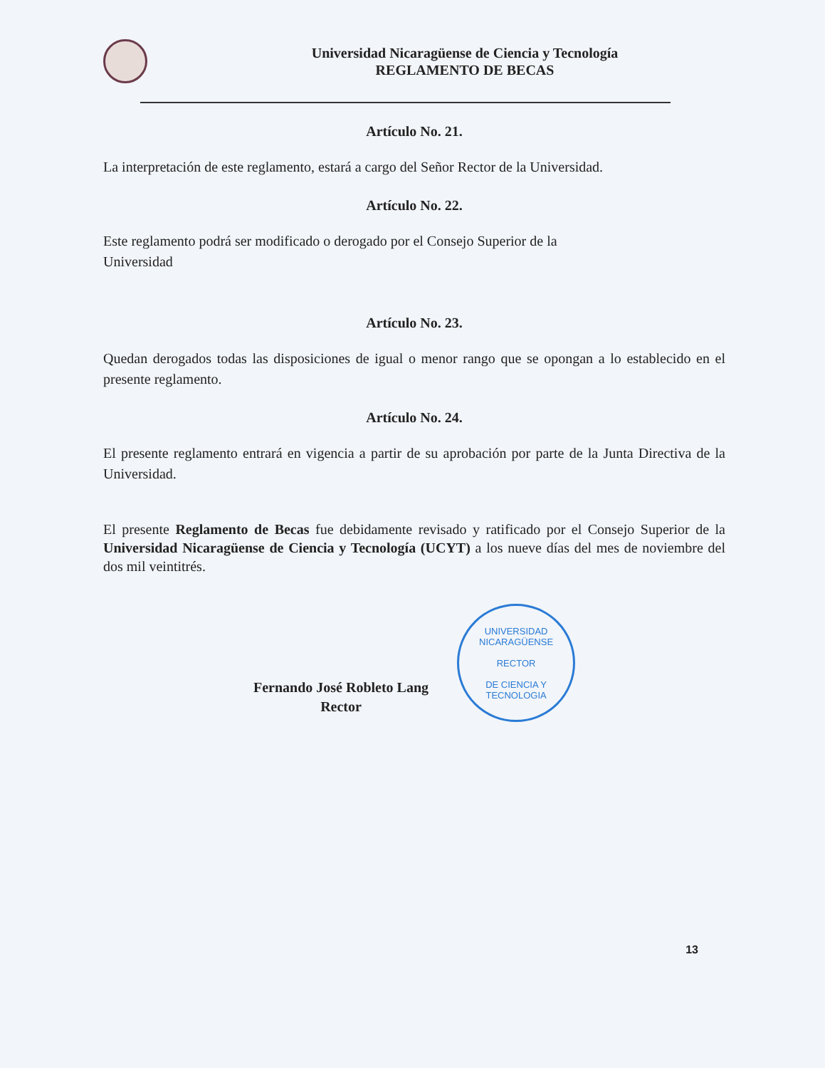Universidad Nicaragüense de Ciencia y Tecnología
REGLAMENTO DE BECAS
Artículo No. 21.
La interpretación de este reglamento, estará a cargo del Señor Rector de la Universidad.
Artículo No. 22.
Este reglamento podrá ser modificado o derogado por el Consejo Superior de la
Universidad
Artículo No. 23.
Quedan derogados todas las disposiciones de igual o menor rango que se opongan a lo establecido en el presente reglamento.
Artículo No. 24.
El presente reglamento entrará en vigencia a partir de su aprobación por parte de la Junta Directiva de la Universidad.
El presente Reglamento de Becas fue debidamente revisado y ratificado por el Consejo Superior de la Universidad Nicaragüense de Ciencia y Tecnología (UCYT) a los nueve días del mes de noviembre del dos mil veintitrés.
Fernando José Robleto Lang
Rector
UNIVERSIDAD NICARAGÜENSE
RECTOR
DE CIENCIA Y TECNOLOGIA
13